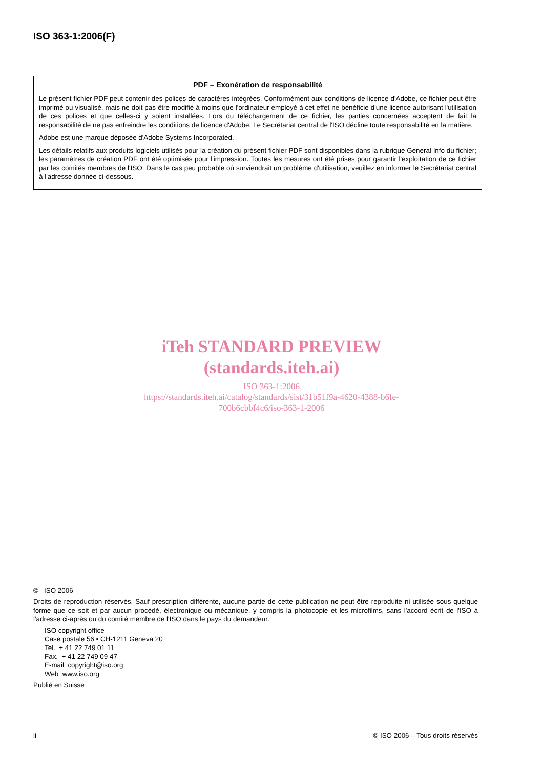ISO 363-1:2006(F)
PDF – Exonération de responsabilité
Le présent fichier PDF peut contenir des polices de caractères intégrées. Conformément aux conditions de licence d'Adobe, ce fichier peut être imprimé ou visualisé, mais ne doit pas être modifié à moins que l'ordinateur employé à cet effet ne bénéficie d'une licence autorisant l'utilisation de ces polices et que celles-ci y soient installées. Lors du téléchargement de ce fichier, les parties concernées acceptent de fait la responsabilité de ne pas enfreindre les conditions de licence d'Adobe. Le Secrétariat central de l'ISO décline toute responsabilité en la matière.
Adobe est une marque déposée d'Adobe Systems Incorporated.
Les détails relatifs aux produits logiciels utilisés pour la création du présent fichier PDF sont disponibles dans la rubrique General Info du fichier; les paramètres de création PDF ont été optimisés pour l'impression. Toutes les mesures ont été prises pour garantir l'exploitation de ce fichier par les comités membres de l'ISO. Dans le cas peu probable où surviendrait un problème d'utilisation, veuillez en informer le Secrétariat central à l'adresse donnée ci-dessous.
iTeh STANDARD PREVIEW
(standards.iteh.ai)
ISO 363-1:2006
https://standards.iteh.ai/catalog/standards/sist/31b51f9a-4620-4388-b6fe-
700b6cbbf4c6/iso-363-1-2006
© ISO 2006
Droits de reproduction réservés. Sauf prescription différente, aucune partie de cette publication ne peut être reproduite ni utilisée sous quelque forme que ce soit et par aucun procédé, électronique ou mécanique, y compris la photocopie et les microfilms, sans l'accord écrit de l'ISO à l'adresse ci-après ou du comité membre de l'ISO dans le pays du demandeur.
ISO copyright office
Case postale 56 • CH-1211 Geneva 20
Tel. + 41 22 749 01 11
Fax. + 41 22 749 09 47
E-mail copyright@iso.org
Web www.iso.org
Publié en Suisse
ii © ISO 2006 – Tous droits réservés